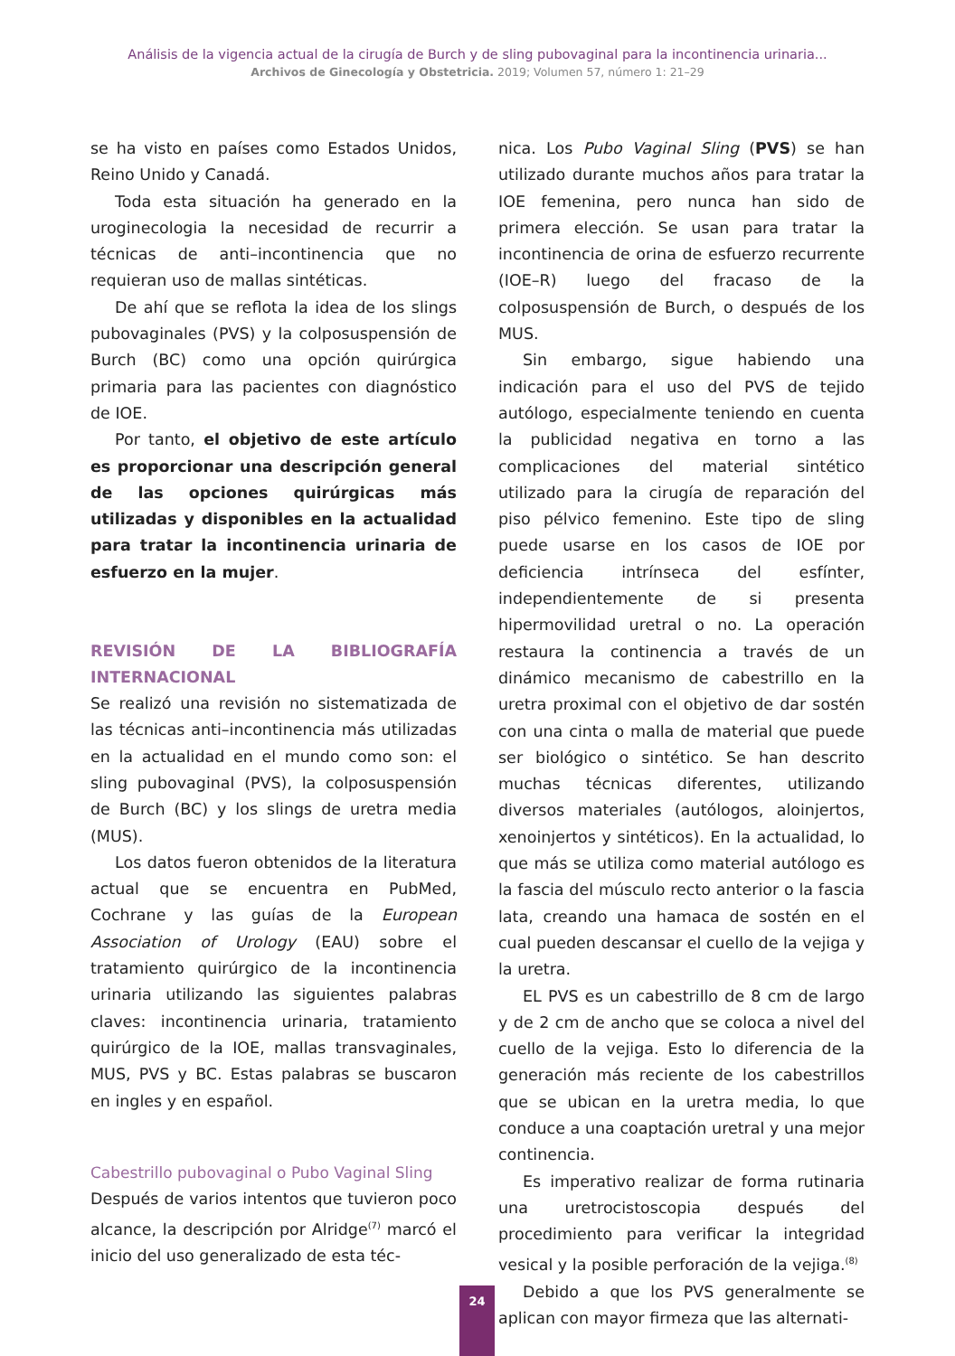Análisis de la vigencia actual de la cirugía de Burch y de sling pubovaginal para la incontinencia urinaria...
Archivos de Ginecología y Obstetricia. 2019; Volumen 57, número 1: 21–29
se ha visto en países como Estados Unidos, Reino Unido y Canadá.
Toda esta situación ha generado en la uroginecologia la necesidad de recurrir a técnicas de anti–incontinencia que no requieran uso de mallas sintéticas.
De ahí que se reflota la idea de los slings pubovaginales (PVS) y la colposuspensión de Burch (BC) como una opción quirúrgica primaria para las pacientes con diagnóstico de IOE.
Por tanto, el objetivo de este artículo es proporcionar una descripción general de las opciones quirúrgicas más utilizadas y disponibles en la actualidad para tratar la incontinencia urinaria de esfuerzo en la mujer.
REVISIÓN DE LA BIBLIOGRAFÍA INTERNACIONAL
Se realizó una revisión no sistematizada de las técnicas anti–incontinencia más utilizadas en la actualidad en el mundo como son: el sling pubovaginal (PVS), la colposuspensión de Burch (BC) y los slings de uretra media (MUS).
Los datos fueron obtenidos de la literatura actual que se encuentra en PubMed, Cochrane y las guías de la European Association of Urology (EAU) sobre el tratamiento quirúrgico de la incontinencia urinaria utilizando las siguientes palabras claves: incontinencia urinaria, tratamiento quirúrgico de la IOE, mallas transvaginales, MUS, PVS y BC. Estas palabras se buscaron en ingles y en español.
Cabestrillo pubovaginal o Pubo Vaginal Sling
Después de varios intentos que tuvieron poco alcance, la descripción por Alridge<sup>(7)</sup> marcó el inicio del uso generalizado de esta téc-
nica. Los Pubo Vaginal Sling (PVS) se han utilizado durante muchos años para tratar la IOE femenina, pero nunca han sido de primera elección. Se usan para tratar la incontinencia de orina de esfuerzo recurrente (IOE–R) luego del fracaso de la colposuspensión de Burch, o después de los MUS.
Sin embargo, sigue habiendo una indicación para el uso del PVS de tejido autólogo, especialmente teniendo en cuenta la publicidad negativa en torno a las complicaciones del material sintético utilizado para la cirugía de reparación del piso pélvico femenino. Este tipo de sling puede usarse en los casos de IOE por deficiencia intrínseca del esfínter, independientemente de si presenta hipermovilidad uretral o no. La operación restaura la continencia a través de un dinámico mecanismo de cabestrillo en la uretra proximal con el objetivo de dar sostén con una cinta o malla de material que puede ser biológico o sintético. Se han descrito muchas técnicas diferentes, utilizando diversos materiales (autólogos, aloinjertos, xenoinjertos y sintéticos). En la actualidad, lo que más se utiliza como material autólogo es la fascia del músculo recto anterior o la fascia lata, creando una hamaca de sostén en el cual pueden descansar el cuello de la vejiga y la uretra.
EL PVS es un cabestrillo de 8 cm de largo y de 2 cm de ancho que se coloca a nivel del cuello de la vejiga. Esto lo diferencia de la generación más reciente de los cabestrillos que se ubican en la uretra media, lo que conduce a una coaptación uretral y una mejor continencia.
Es imperativo realizar de forma rutinaria una uretrocistoscopia después del procedimiento para verificar la integridad vesical y la posible perforación de la vejiga.<sup>(8)</sup>
Debido a que los PVS generalmente se aplican con mayor firmeza que las alternati-
24